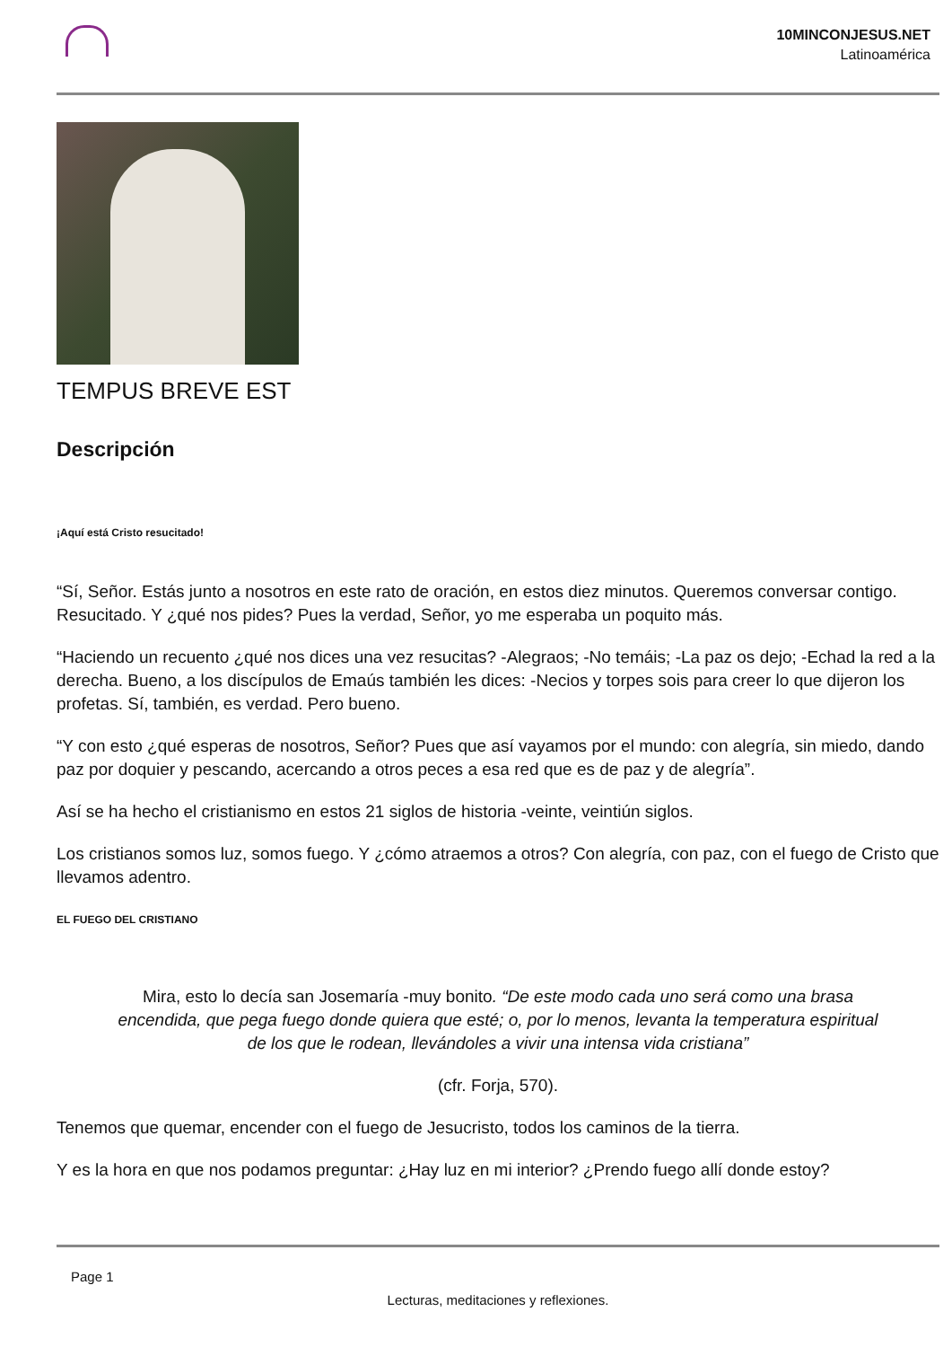10MINCONJESUS.NET
Latinoamérica
TEMPUS BREVE EST
Descripción
¡Aquí está Cristo resucitado!
“Sí, Señor. Estás junto a nosotros en este rato de oración, en estos diez minutos. Queremos conversar contigo. Resucitado. Y ¿qué nos pides? Pues la verdad, Señor, yo me esperaba un poquito más.
“Haciendo un recuento ¿qué nos dices una vez resucitas? -Alegraos; -No temáis; -La paz os dejo; -Echad la red a la derecha. Bueno, a los discípulos de Emaús también les dices: -Necios y torpes sois para creer lo que dijeron los profetas. Sí, también, es verdad. Pero bueno.
“Y con esto ¿qué esperas de nosotros, Señor? Pues que así vayamos por el mundo: con alegría, sin miedo, dando paz por doquier y pescando, acercando a otros peces a esa red que es de paz y de alegría”.
Así se ha hecho el cristianismo en estos 21 siglos de historia -veinte, veintiún siglos.
Los cristianos somos luz, somos fuego. Y ¿cómo atraemos a otros? Con alegría, con paz, con el fuego de Cristo que llevamos adentro.
EL FUEGO DEL CRISTIANO
Mira, esto lo decía san Josemaría -muy bonito. “De este modo cada uno será como una brasa encendida, que pega fuego donde quiera que esté; o, por lo menos, levanta la temperatura espiritual de los que le rodean, llevándoles a vivir una intensa vida cristiana”
(cfr. Forja, 570).
Tenemos que quemar, encender con el fuego de Jesucristo, todos los caminos de la tierra.
Y es la hora en que nos podamos preguntar: ¿Hay luz en mi interior? ¿Prendo fuego allí donde estoy?
Page 1
Lecturas, meditaciones y reflexiones.